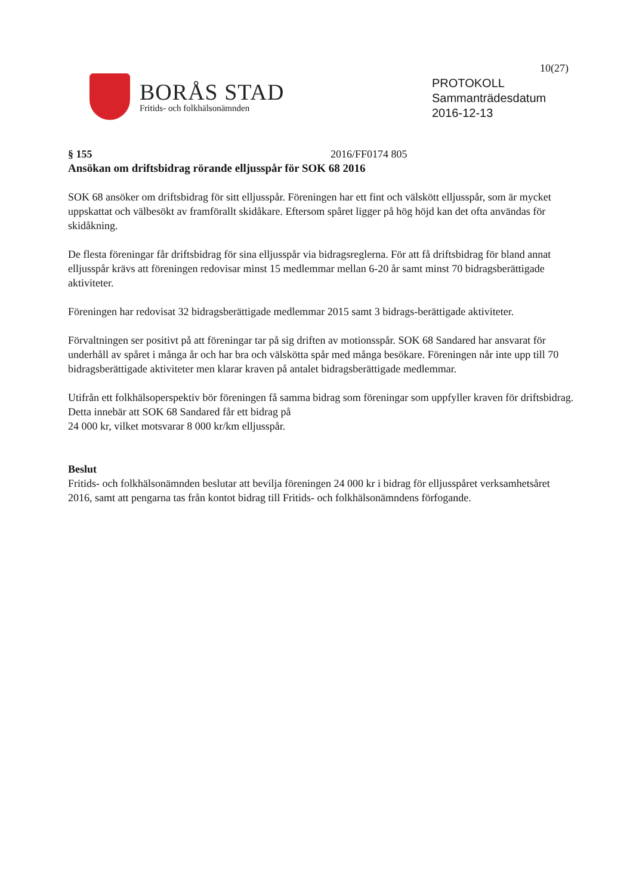10(27)
BORÅS STAD
Fritids- och folkhälsonämnden
PROTOKOLL
Sammanträdesdatum
2016-12-13
§ 155 2016/FF0174 805
Ansökan om driftsbidrag rörande elljusspår för SOK 68 2016
SOK 68 ansöker om driftsbidrag för sitt elljusspår. Föreningen har ett fint och välskött elljusspår, som är mycket uppskattat och välbesökt av framförallt skidåkare. Eftersom spåret ligger på hög höjd kan det ofta användas för skidåkning.
De flesta föreningar får driftsbidrag för sina elljusspår via bidragsreglerna. För att få driftsbidrag för bland annat elljusspår krävs att föreningen redovisar minst 15 medlemmar mellan 6-20 år samt minst 70 bidragsberättigade aktiviteter.
Föreningen har redovisat 32 bidragsberättigade medlemmar 2015 samt 3 bidrags-berättigade aktiviteter.
Förvaltningen ser positivt på att föreningar tar på sig driften av motionsspår. SOK 68 Sandared har ansvarat för underhåll av spåret i många år och har bra och välskötta spår med många besökare. Föreningen når inte upp till 70 bidragsberättigade aktiviteter men klarar kraven på antalet bidragsberättigade medlemmar.
Utifrån ett folkhälsoperspektiv bör föreningen få samma bidrag som föreningar som uppfyller kraven för driftsbidrag. Detta innebär att SOK 68 Sandared får ett bidrag på
24 000 kr, vilket motsvarar 8 000 kr/km elljusspår.
Beslut
Fritids- och folkhälsonämnden beslutar att bevilja föreningen 24 000 kr i bidrag för elljusspåret verksamhetsåret 2016, samt att pengarna tas från kontot bidrag till Fritids- och folkhälsonämndens förfogande.